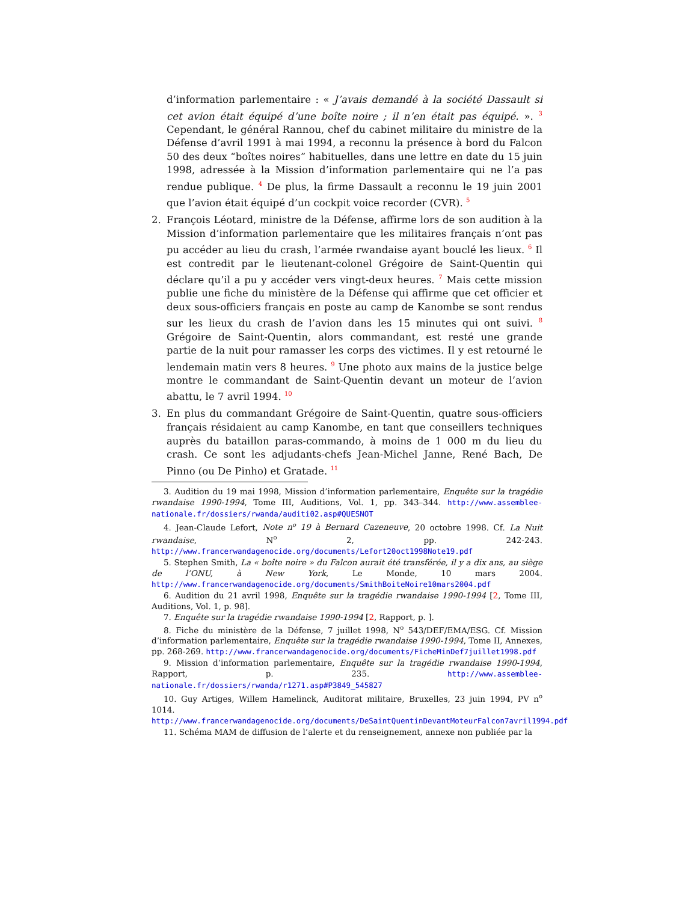d’information parlementaire : « J’avais demandé à la société Dassault si cet avion était équipé d’une boîte noire ; il n’en était pas équipé. ». <sup>3</sup> Cependant, le général Rannou, chef du cabinet militaire du ministre de la Défense d’avril 1991 à mai 1994, a reconnu la présence à bord du Falcon 50 des deux “boîtes noires” habituelles, dans une lettre en date du 15 juin 1998, adressée à la Mission d’information parlementaire qui ne l’a pas rendue publique. <sup>4</sup> De plus, la firme Dassault a reconnu le 19 juin 2001 que l’avion était équipé d’un cockpit voice recorder (CVR). <sup>5</sup>
2. François Léotard, ministre de la Défense, affirme lors de son audition à la Mission d’information parlementaire que les militaires français n’ont pas pu accéder au lieu du crash, l’armée rwandaise ayant bouclé les lieux. <sup>6</sup> Il est contredit par le lieutenant-colonel Grégoire de Saint-Quentin qui déclare qu’il a pu y accéder vers vingt-deux heures. <sup>7</sup> Mais cette mission publie une fiche du ministère de la Défense qui affirme que cet officier et deux sous-officiers français en poste au camp de Kanombe se sont rendus sur les lieux du crash de l’avion dans les 15 minutes qui ont suivi. <sup>8</sup> Grégoire de Saint-Quentin, alors commandant, est resté une grande partie de la nuit pour ramasser les corps des victimes. Il y est retourné le lendemain matin vers 8 heures. <sup>9</sup> Une photo aux mains de la justice belge montre le commandant de Saint-Quentin devant un moteur de l’avion abattu, le 7 avril 1994. <sup>10</sup>
3. En plus du commandant Grégoire de Saint-Quentin, quatre sous-officiers français résidaient au camp Kanombe, en tant que conseillers techniques auprès du bataillon paras-commando, à moins de 1 000 m du lieu du crash. Ce sont les adjudants-chefs Jean-Michel Janne, René Bach, De Pinno (ou De Pinho) et Gratade. <sup>11</sup>
3. Audition du 19 mai 1998, Mission d’information parlementaire, Enquête sur la tragédie rwandaise 1990-1994, Tome III, Auditions, Vol. 1, pp. 343–344. http://www.assemblee-nationale.fr/dossiers/rwanda/auditi02.asp#QUESNOT
4. Jean-Claude Lefort, Note n<sup>o</sup> 19 à Bernard Cazeneuve, 20 octobre 1998. Cf. La Nuit rwandaise, N<sup>o</sup> 2, pp. 242-243. http://www.francerwandagenocide.org/documents/Lefort20oct1998Note19.pdf
5. Stephen Smith, La « boîte noire » du Falcon aurait été transférée, il y a dix ans, au siège de l’ONU, à New York, Le Monde, 10 mars 2004. http://www.francerwandagenocide.org/documents/SmithBoiteNoire10mars2004.pdf
6. Audition du 21 avril 1998, Enquête sur la tragédie rwandaise 1990-1994 [2, Tome III, Auditions, Vol. 1, p. 98].
7. Enquête sur la tragédie rwandaise 1990-1994 [2, Rapport, p. ].
8. Fiche du ministère de la Défense, 7 juillet 1998, N<sup>o</sup> 543/DEF/EMA/ESG. Cf. Mission d’information parlementaire, Enquête sur la tragédie rwandaise 1990-1994, Tome II, Annexes, pp. 268-269. http://www.francerwandagenocide.org/documents/FicheMinDef7juillet1998.pdf
9. Mission d’information parlementaire, Enquête sur la tragédie rwandaise 1990-1994, Rapport, p. 235. http://www.assemblee-nationale.fr/dossiers/rwanda/r1271.asp#P3849_545827
10. Guy Artiges, Willem Hamelinck, Auditorat militaire, Bruxelles, 23 juin 1994, PV n<sup>o</sup> 1014. http://www.francerwandagenocide.org/documents/DeSaintQuentinDevantMoteurFalcon7avril1994.pdf
11. Schéma MAM de diffusion de l’alerte et du renseignement, annexe non publiée par la